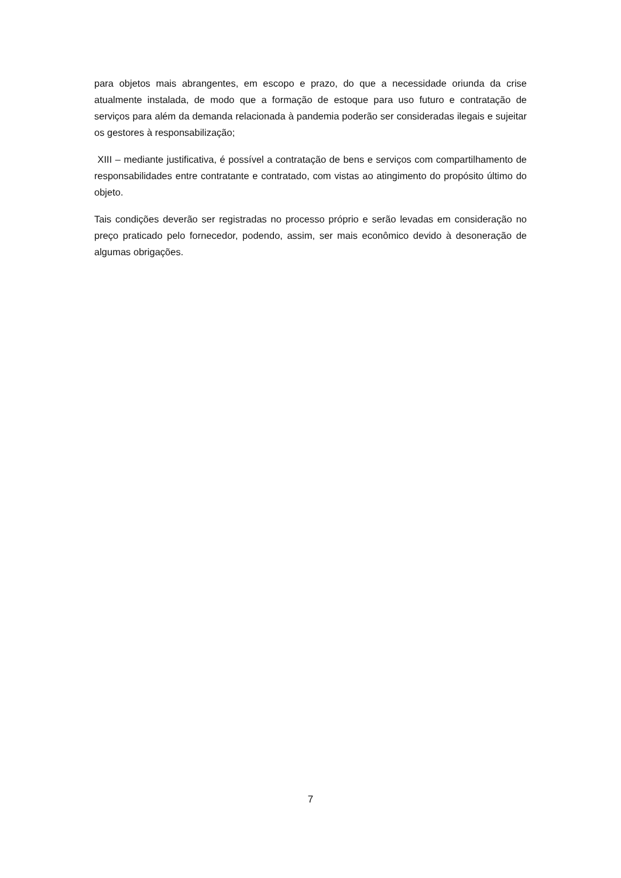para objetos mais abrangentes, em escopo e prazo, do que a necessidade oriunda da crise atualmente instalada, de modo que a formação de estoque para uso futuro e contratação de serviços para além da demanda relacionada à pandemia poderão ser consideradas ilegais e sujeitar os gestores à responsabilização;
XIII – mediante justificativa, é possível a contratação de bens e serviços com compartilhamento de responsabilidades entre contratante e contratado, com vistas ao atingimento do propósito último do objeto.
Tais condições deverão ser registradas no processo próprio e serão levadas em consideração no preço praticado pelo fornecedor, podendo, assim, ser mais econômico devido à desoneração de algumas obrigações.
7